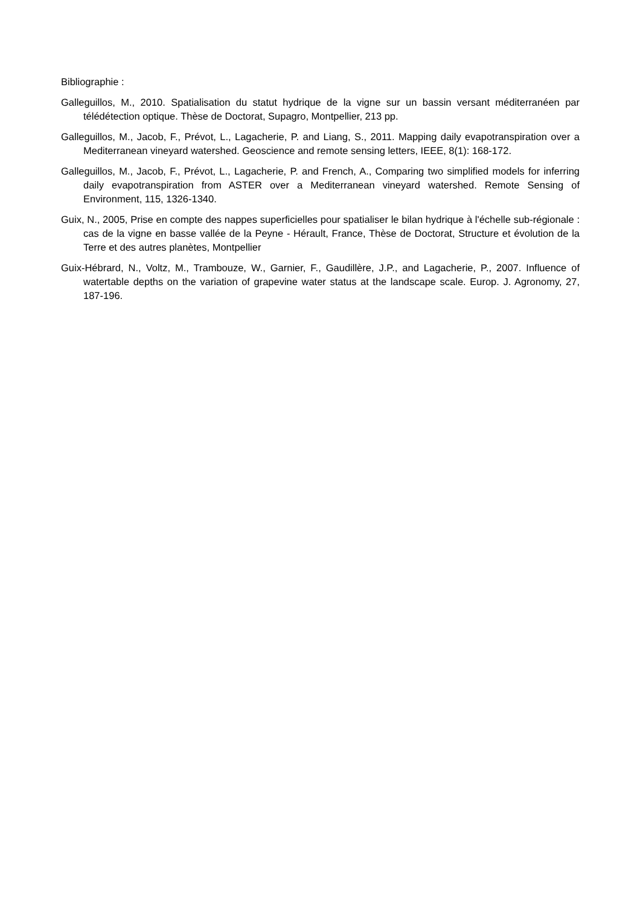Bibliographie :
Galleguillos, M., 2010. Spatialisation du statut hydrique de la vigne sur un bassin versant méditerranéen par télédétection optique. Thèse de Doctorat, Supagro, Montpellier, 213 pp.
Galleguillos, M., Jacob, F., Prévot, L., Lagacherie, P. and Liang, S., 2011. Mapping daily evapotranspiration over a Mediterranean vineyard watershed. Geoscience and remote sensing letters, IEEE, 8(1): 168-172.
Galleguillos, M., Jacob, F., Prévot, L., Lagacherie, P. and French, A., Comparing two simplified models for inferring daily evapotranspiration from ASTER over a Mediterranean vineyard watershed. Remote Sensing of Environment, 115, 1326-1340.
Guix, N., 2005, Prise en compte des nappes superficielles pour spatialiser le bilan hydrique à l'échelle sub-régionale : cas de la vigne en basse vallée de la Peyne - Hérault, France, Thèse de Doctorat, Structure et évolution de la Terre et des autres planètes, Montpellier
Guix-Hébrard, N., Voltz, M., Trambouze, W., Garnier, F., Gaudillère, J.P., and Lagacherie, P., 2007. Influence of watertable depths on the variation of grapevine water status at the landscape scale. Europ. J. Agronomy, 27, 187-196.